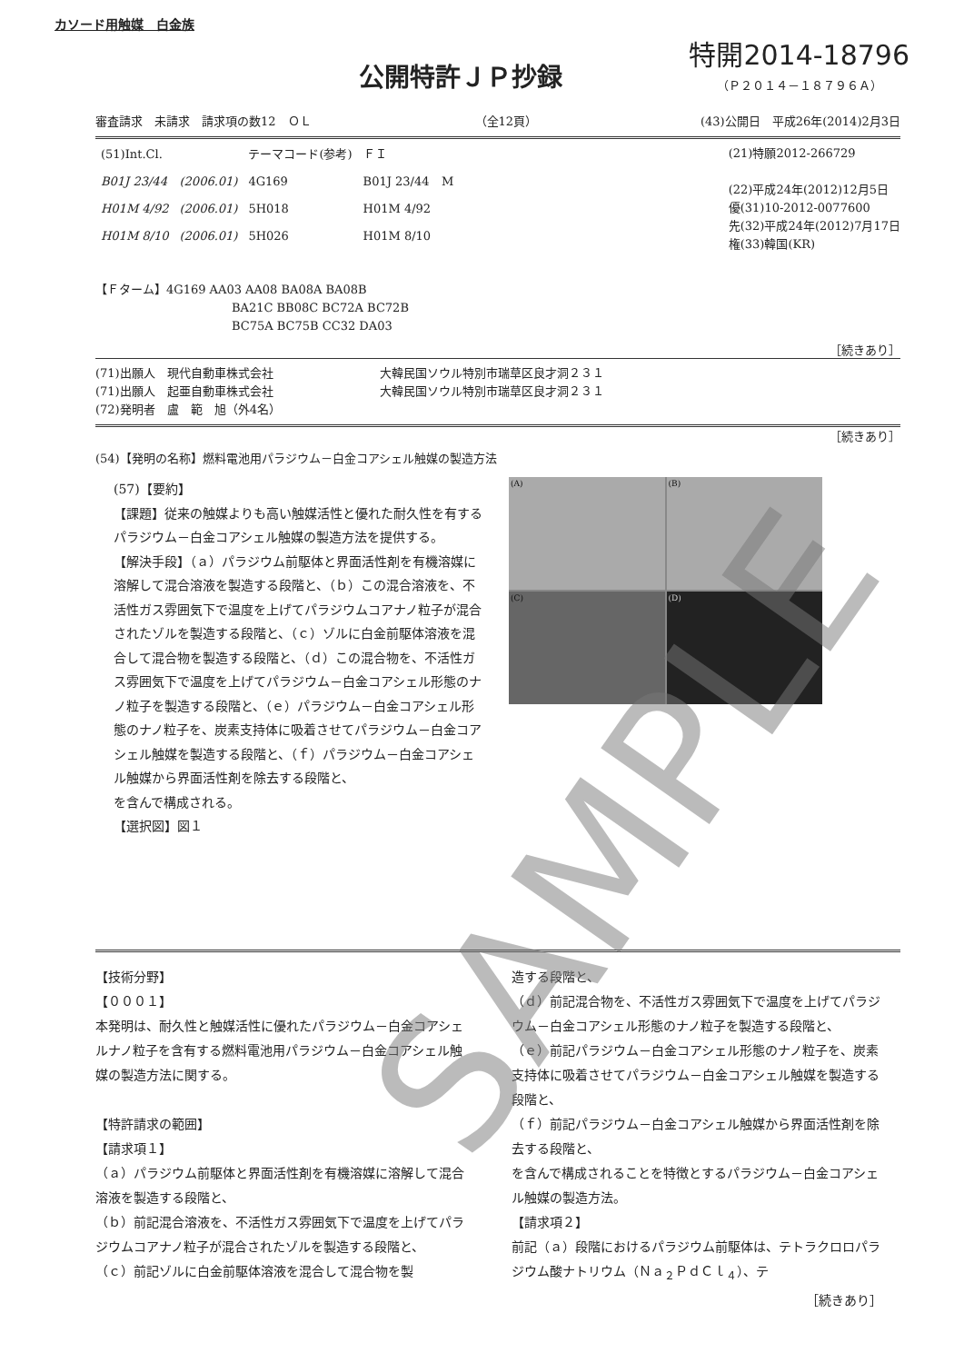カソード用触媒　白金族
公開特許ＪＰ抄録
特開2014-18796
（Ｐ２０１４－１８７９６Ａ）
審査請求　未請求　請求項の数12　ＯＬ （全12頁） (43)公開日　平成26年(2014)2月3日
| (51)Int.Cl. | | テーマコード(参考) | ＦＩ | |
| B01J 23/44 | (2006.01) | 4G169 | B01J 23/44 | M |
| H01M 4/92 | (2006.01) | 5H018 | H01M 4/92 | |
| H01M 8/10 | (2006.01) | 5H026 | H01M 8/10 | |
(21)特願2012-266729
(22)平成24年(2012)12月5日
優(31)10-2012-0077600
先(32)平成24年(2012)7月17日
権(33)韓国(KR)
【Ｆターム】4G169 AA03 AA08 BA08A BA08B
BA21C BB08C BC72A BC72B
BC75A BC75B CC32 DA03
［続きあり］
(71)出願人　現代自動車株式会社　　　　　　　　　大韓民国ソウル特別市瑞草区良才洞２３１
(71)出願人　起亜自動車株式会社　　　　　　　　　大韓民国ソウル特別市瑞草区良才洞２３１
(72)発明者　盧　範　旭（外4名）
［続きあり］
(54)【発明の名称】燃料電池用パラジウム－白金コアシェル触媒の製造方法
(57)【要約】
【課題】従来の触媒よりも高い触媒活性と優れた耐久性を有するパラジウム－白金コアシェル触媒の製造方法を提供する。
【解決手段】（ａ）パラジウム前駆体と界面活性剤を有機溶媒に溶解して混合溶液を製造する段階と、（ｂ）この混合溶液を、不活性ガス雰囲気下で温度を上げてパラジウムコアナノ粒子が混合されたゾルを製造する段階と、（ｃ）ゾルに白金前駆体溶液を混合して混合物を製造する段階と、（ｄ）この混合物を、不活性ガス雰囲気下で温度を上げてパラジウム－白金コアシェル形態のナノ粒子を製造する段階と、（ｅ）パラジウム－白金コアシェル形態のナノ粒子を、炭素支持体に吸着させてパラジウム－白金コアシェル触媒を製造する段階と、（ｆ）パラジウム－白金コアシェル触媒から界面活性剤を除去する段階と、
を含んで構成される。
【選択図】図１
(A)
(B)
(C)
(D)
【技術分野】
【０００１】
本発明は、耐久性と触媒活性に優れたパラジウム－白金コアシェルナノ粒子を含有する燃料電池用パラジウム－白金コアシェル触媒の製造方法に関する。
【特許請求の範囲】
【請求項１】
（ａ）パラジウム前駆体と界面活性剤を有機溶媒に溶解して混合溶液を製造する段階と、
（ｂ）前記混合溶液を、不活性ガス雰囲気下で温度を上げてパラジウムコアナノ粒子が混合されたゾルを製造する段階と、
（ｃ）前記ゾルに白金前駆体溶液を混合して混合物を製
造する段階と、
（ｄ）前記混合物を、不活性ガス雰囲気下で温度を上げてパラジウム－白金コアシェル形態のナノ粒子を製造する段階と、
（ｅ）前記パラジウム－白金コアシェル形態のナノ粒子を、炭素支持体に吸着させてパラジウム－白金コアシェル触媒を製造する段階と、
（ｆ）前記パラジウム－白金コアシェル触媒から界面活性剤を除去する段階と、
を含んで構成されることを特徴とするパラジウム－白金コアシェル触媒の製造方法。
【請求項２】
前記（ａ）段階におけるパラジウム前駆体は、テトラクロロパラジウム酸ナトリウム（Ｎａ<sub>２</sub>ＰｄＣｌ<sub>４</sub>）、テ
［続きあり］
SAMPLE